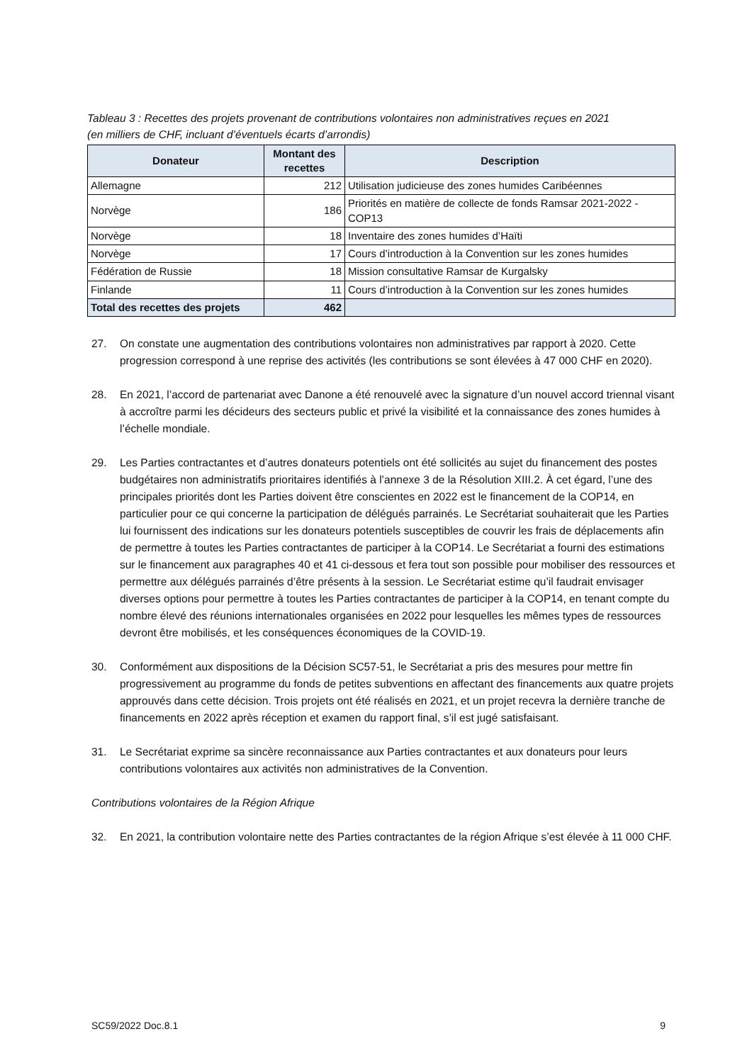Tableau 3 : Recettes des projets provenant de contributions volontaires non administratives reçues en 2021
(en milliers de CHF, incluant d’éventuels écarts d’arrondis)
| Donateur | Montant des recettes | Description |
| --- | --- | --- |
| Allemagne | 212 | Utilisation judicieuse des zones humides Caribéennes |
| Norvège | 186 | Priorités en matière de collecte de fonds Ramsar 2021-2022 - COP13 |
| Norvège | 18 | Inventaire des zones humides d’Haïti |
| Norvège | 17 | Cours d’introduction à la Convention sur les zones humides |
| Fédération de Russie | 18 | Mission consultative Ramsar de Kurgalsky |
| Finlande | 11 | Cours d’introduction à la Convention sur les zones humides |
| Total des recettes des projets | 462 | |
27. On constate une augmentation des contributions volontaires non administratives par rapport à 2020. Cette progression correspond à une reprise des activités (les contributions se sont élevées à 47 000 CHF en 2020).
28. En 2021, l’accord de partenariat avec Danone a été renouvelé avec la signature d’un nouvel accord triennal visant à accroître parmi les décideurs des secteurs public et privé la visibilité et la connaissance des zones humides à l’échelle mondiale.
29. Les Parties contractantes et d’autres donateurs potentiels ont été sollicités au sujet du financement des postes budgétaires non administratifs prioritaires identifiés à l’annexe 3 de la Résolution XIII.2. À cet égard, l’une des principales priorités dont les Parties doivent être conscientes en 2022 est le financement de la COP14, en particulier pour ce qui concerne la participation de délégués parrainés. Le Secrétariat souhaiterait que les Parties lui fournissent des indications sur les donateurs potentiels susceptibles de couvrir les frais de déplacements afin de permettre à toutes les Parties contractantes de participer à la COP14. Le Secrétariat a fourni des estimations sur le financement aux paragraphes 40 et 41 ci-dessous et fera tout son possible pour mobiliser des ressources et permettre aux délégués parrainés d’être présents à la session. Le Secrétariat estime qu’il faudrait envisager diverses options pour permettre à toutes les Parties contractantes de participer à la COP14, en tenant compte du nombre élevé des réunions internationales organisées en 2022 pour lesquelles les mêmes types de ressources devront être mobilisés, et les conséquences économiques de la COVID-19.
30. Conformément aux dispositions de la Décision SC57-51, le Secrétariat a pris des mesures pour mettre fin progressivement au programme du fonds de petites subventions en affectant des financements aux quatre projets approuvés dans cette décision. Trois projets ont été réalisés en 2021, et un projet recevra la dernière tranche de financements en 2022 après réception et examen du rapport final, s’il est jugé satisfaisant.
31. Le Secrétariat exprime sa sincère reconnaissance aux Parties contractantes et aux donateurs pour leurs contributions volontaires aux activités non administratives de la Convention.
Contributions volontaires de la Région Afrique
32. En 2021, la contribution volontaire nette des Parties contractantes de la région Afrique s’est élevée à 11 000 CHF.
SC59/2022 Doc.8.1 9